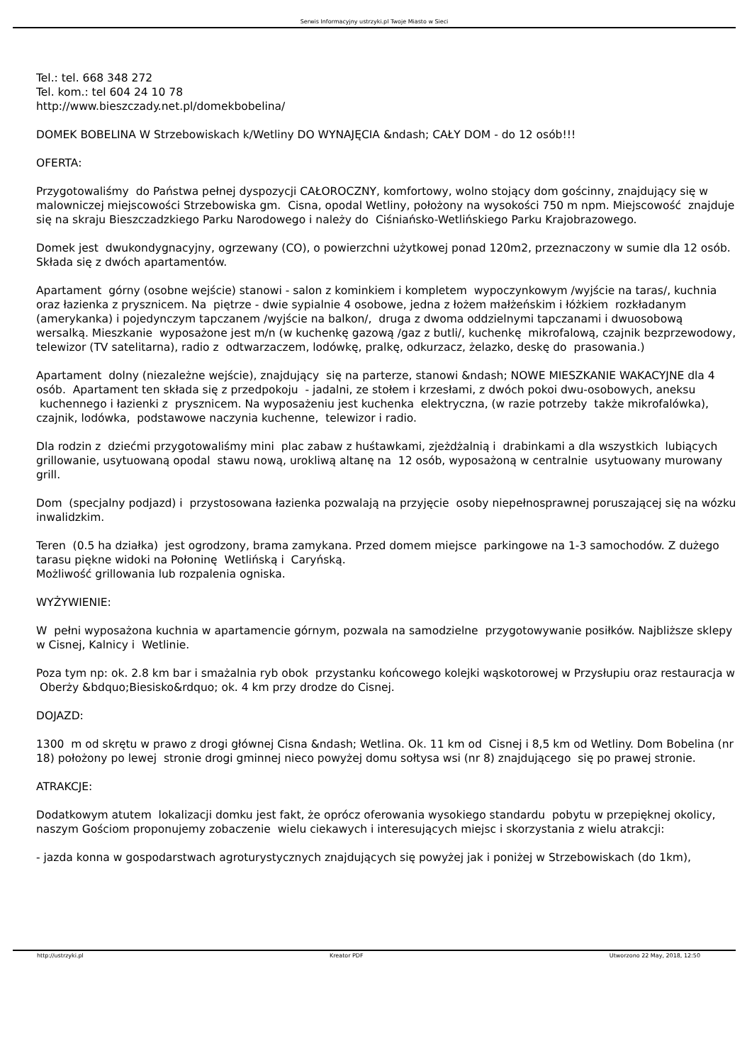Serwis Informacyjny ustrzyki.pl Twoje Miasto w Sieci
Tel.: tel. 668 348 272
Tel. kom.: tel 604 24 10 78
http://www.bieszczady.net.pl/domekbobelina/
DOMEK BOBELINA W Strzebowiskach k/Wetliny DO WYNAJĘCIA &ndash; CAŁY DOM - do 12 osób!!!
OFERTA:
Przygotowaliśmy do Państwa pełnej dyspozycji CAŁOROCZNY, komfortowy, wolno stojący dom gościnny, znajdujący się w malowniczej miejscowości Strzebowiska gm. Cisna, opodal Wetliny, położony na wysokości 750 m npm. Miejscowość znajduje się na skraju Bieszczadzkiego Parku Narodowego i należy do Ciśniańsko-Wetlińskiego Parku Krajobrazowego.
Domek jest dwukondygnacyjny, ogrzewany (CO), o powierzchni użytkowej ponad 120m2, przeznaczony w sumie dla 12 osób. Składa się z dwóch apartamentów.
Apartament górny (osobne wejście) stanowi - salon z kominkiem i kompletem wypoczynkowym /wyjście na taras/, kuchnia oraz łazienka z prysznicem. Na piętrze - dwie sypialnie 4 osobowe, jedna z łożem małżeńskim i łóżkiem rozkładanym (amerykanka) i pojedynczym tapczanem /wyjście na balkon/, druga z dwoma oddzielnymi tapczanami i dwuosobową wersalką. Mieszkanie wyposażone jest m/n (w kuchenkę gazową /gaz z butli/, kuchenkę mikrofalową, czajnik bezprzewodowy, telewizor (TV satelitarna), radio z odtwarzaczem, lodówkę, pralkę, odkurzacz, żelazko, deskę do prasowania.)
Apartament dolny (niezależne wejście), znajdujący się na parterze, stanowi &ndash; NOWE MIESZKANIE WAKACYJNE dla 4 osób. Apartament ten składa się z przedpokoju - jadalni, ze stołem i krzesłami, z dwóch pokoi dwu-osobowych, aneksu kuchennego i łazienki z prysznicem. Na wyposażeniu jest kuchenka elektryczna, (w razie potrzeby także mikrofalówka), czajnik, lodówka, podstawowe naczynia kuchenne, telewizor i radio.
Dla rodzin z dziećmi przygotowaliśmy mini plac zabaw z huśtawkami, zjeżdżalnią i drabinkami a dla wszystkich lubiących grillowanie, usytuowaną opodal stawu nową, urokliwą altanę na 12 osób, wyposażoną w centralnie usytuowany murowany grill.
Dom (specjalny podjazd) i przystosowana łazienka pozwalają na przyjęcie osoby niepełnosprawnej poruszającej się na wózku inwalidzkim.
Teren (0.5 ha działka) jest ogrodzony, brama zamykana. Przed domem miejsce parkingowe na 1-3 samochodów. Z dużego tarasu piękne widoki na Połoninę Wetlińską i Caryńską.
Możliwość grillowania lub rozpalenia ogniska.
WYŻYWIENIE:
W pełni wyposażona kuchnia w apartamencie górnym, pozwala na samodzielne przygotowywanie posiłków. Najbliższe sklepy w Cisnej, Kalnicy i Wetlinie.
Poza tym np: ok. 2.8 km bar i smażalnia ryb obok przystanku końcowego kolejki wąskotorowej w Przysłupiu oraz restauracja w Oberży &bdquo;Biesisko&rdquo; ok. 4 km przy drodze do Cisnej.
DOJAZD:
1300 m od skrętu w prawo z drogi głównej Cisna &ndash; Wetlina. Ok. 11 km od Cisnej i 8,5 km od Wetliny. Dom Bobelina (nr 18) położony po lewej stronie drogi gminnej nieco powyżej domu sołtysa wsi (nr 8) znajdującego się po prawej stronie.
ATRAKCJE:
Dodatkowym atutem lokalizacji domku jest fakt, że oprócz oferowania wysokiego standardu pobytu w przepięknej okolicy, naszym Gościom proponujemy zobaczenie wielu ciekawych i interesujących miejsc i skorzystania z wielu atrakcji:
- jazda konna w gospodarstwach agroturystycznych znajdujących się powyżej jak i poniżej w Strzebowiskach (do 1km),
http://ustrzyki.pl Kreator PDF Utworzono 22 May, 2018, 12:50